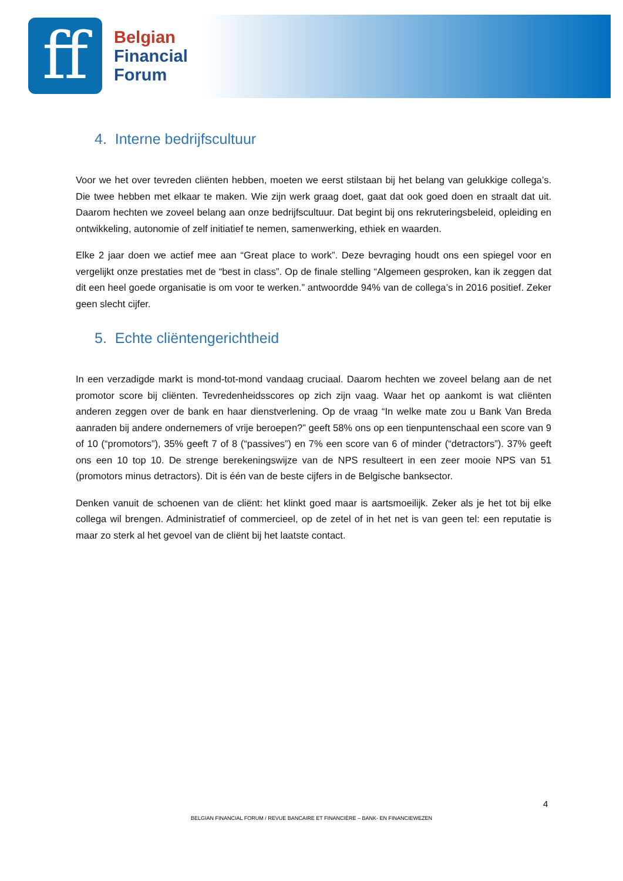ff
Belgian
Financial
Forum
4. Interne bedrijfscultuur
Voor we het over tevreden cliënten hebben, moeten we eerst stilstaan bij het belang van gelukkige collega’s. Die twee hebben met elkaar te maken. Wie zijn werk graag doet, gaat dat ook goed doen en straalt dat uit. Daarom hechten we zoveel belang aan onze bedrijfscultuur. Dat begint bij ons rekruteringsbeleid, opleiding en ontwikkeling, autonomie of zelf initiatief te nemen, samenwerking, ethiek en waarden.
Elke 2 jaar doen we actief mee aan “Great place to work”. Deze bevraging houdt ons een spiegel voor en vergelijkt onze prestaties met de “best in class”. Op de finale stelling “Algemeen gesproken, kan ik zeggen dat dit een heel goede organisatie is om voor te werken.” antwoordde 94% van de collega’s in 2016 positief. Zeker geen slecht cijfer.
5. Echte cliëntengerichtheid
In een verzadigde markt is mond-tot-mond vandaag cruciaal. Daarom hechten we zoveel belang aan de net promotor score bij cliënten. Tevredenheidsscores op zich zijn vaag. Waar het op aankomt is wat cliënten anderen zeggen over de bank en haar dienstverlening. Op de vraag “In welke mate zou u Bank Van Breda aanraden bij andere ondernemers of vrije beroepen?” geeft 58% ons op een tienpuntenschaal een score van 9 of 10 (“promotors”), 35% geeft 7 of 8 (“passives”) en 7% een score van 6 of minder (“detractors”). 37% geeft ons een 10 top 10. De strenge berekeningswijze van de NPS resulteert in een zeer mooie NPS van 51 (promotors minus detractors). Dit is één van de beste cijfers in de Belgische banksector.
Denken vanuit de schoenen van de cliënt: het klinkt goed maar is aartsmoeilijk. Zeker als je het tot bij elke collega wil brengen. Administratief of commercieel, op de zetel of in het net is van geen tel: een reputatie is maar zo sterk al het gevoel van de cliënt bij het laatste contact.
4
BELGIAN FINANCIAL FORUM / REVUE BANCAIRE ET FINANCIÈRE – BANK- EN FINANCIEWEZEN